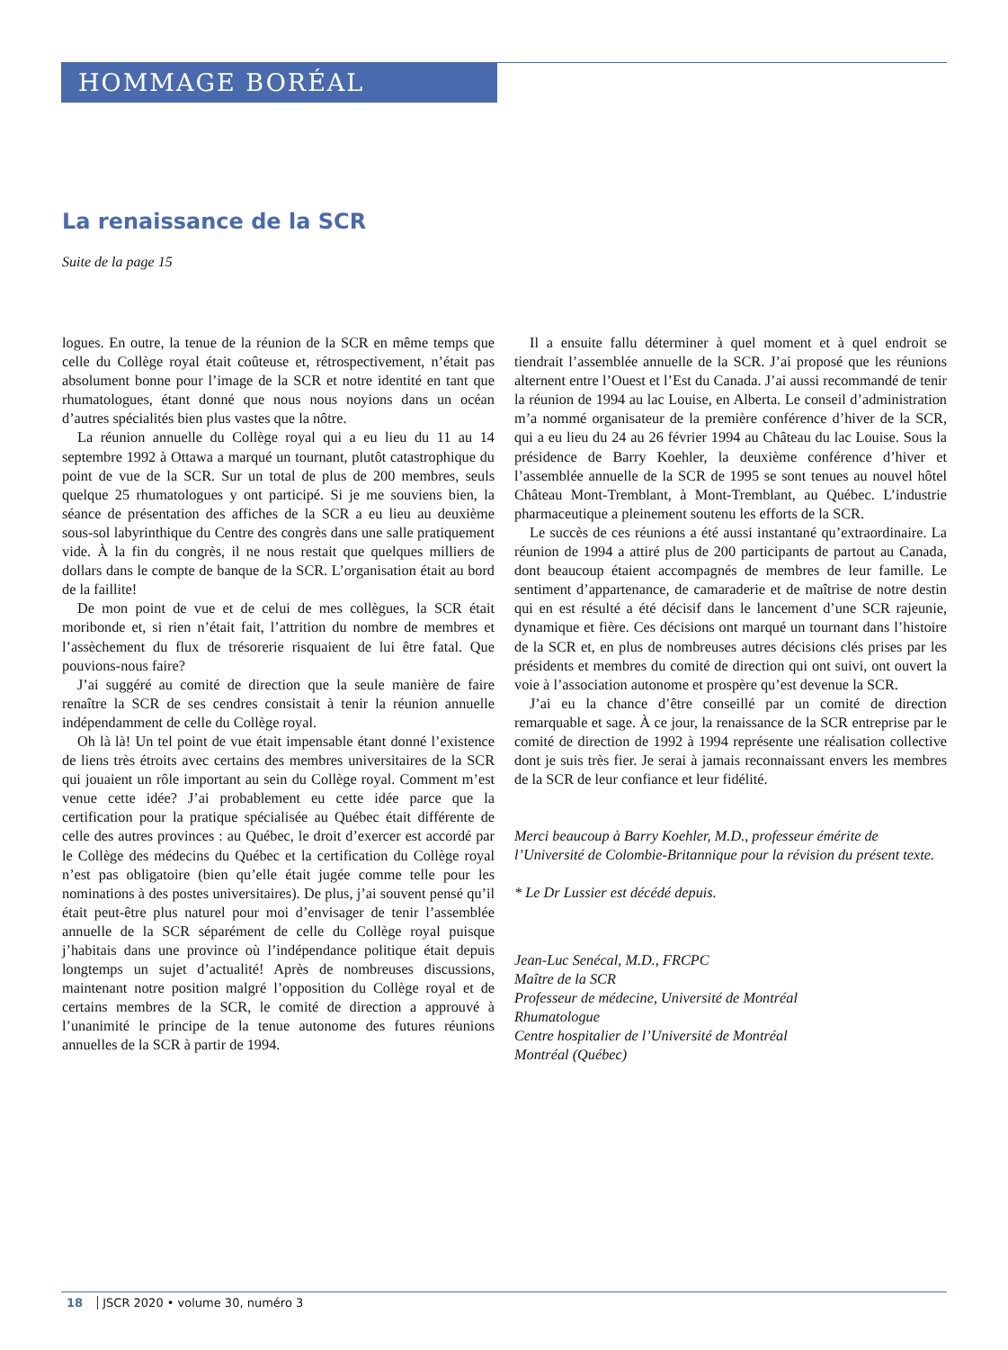HOMMAGE BORÉAL
La renaissance de la SCR
Suite de la page 15
logues. En outre, la tenue de la réunion de la SCR en même temps que celle du Collège royal était coûteuse et, rétrospectivement, n’était pas absolument bonne pour l’image de la SCR et notre identité en tant que rhumatologues, étant donné que nous nous noyions dans un océan d’autres spécialités bien plus vastes que la nôtre.
La réunion annuelle du Collège royal qui a eu lieu du 11 au 14 septembre 1992 à Ottawa a marqué un tournant, plutôt catastrophique du point de vue de la SCR. Sur un total de plus de 200 membres, seuls quelque 25 rhumatologues y ont participé. Si je me souviens bien, la séance de présentation des affiches de la SCR a eu lieu au deuxième sous-sol labyrinthique du Centre des congrès dans une salle pratiquement vide. À la fin du congrès, il ne nous restait que quelques milliers de dollars dans le compte de banque de la SCR. L’organisation était au bord de la faillite!
De mon point de vue et de celui de mes collègues, la SCR était moribonde et, si rien n’était fait, l’attrition du nombre de membres et l’assèchement du flux de trésorerie risquaient de lui être fatal. Que pouvions-nous faire?
J’ai suggéré au comité de direction que la seule manière de faire renaître la SCR de ses cendres consistait à tenir la réunion annuelle indépendamment de celle du Collège royal.
Oh là là! Un tel point de vue était impensable étant donné l’existence de liens très étroits avec certains des membres universitaires de la SCR qui jouaient un rôle important au sein du Collège royal. Comment m’est venue cette idée? J’ai probablement eu cette idée parce que la certification pour la pratique spécialisée au Québec était différente de celle des autres provinces : au Québec, le droit d’exercer est accordé par le Collège des médecins du Québec et la certification du Collège royal n’est pas obligatoire (bien qu’elle était jugée comme telle pour les nominations à des postes universitaires). De plus, j’ai souvent pensé qu’il était peut-être plus naturel pour moi d’envisager de tenir l’assemblée annuelle de la SCR séparément de celle du Collège royal puisque j’habitais dans une province où l’indépendance politique était depuis longtemps un sujet d’actualité! Après de nombreuses discussions, maintenant notre position malgré l’opposition du Collège royal et de certains membres de la SCR, le comité de direction a approuvé à l’unanimité le principe de la tenue autonome des futures réunions annuelles de la SCR à partir de 1994.
Il a ensuite fallu déterminer à quel moment et à quel endroit se tiendrait l’assemblée annuelle de la SCR. J’ai proposé que les réunions alternent entre l’Ouest et l’Est du Canada. J’ai aussi recommandé de tenir la réunion de 1994 au lac Louise, en Alberta. Le conseil d’administration m’a nommé organisateur de la première conférence d’hiver de la SCR, qui a eu lieu du 24 au 26 février 1994 au Château du lac Louise. Sous la présidence de Barry Koehler, la deuxième conférence d’hiver et l’assemblée annuelle de la SCR de 1995 se sont tenues au nouvel hôtel Château Mont-Tremblant, à Mont-Tremblant, au Québec. L’industrie pharmaceutique a pleinement soutenu les efforts de la SCR.
Le succès de ces réunions a été aussi instantané qu’extraordinaire. La réunion de 1994 a attiré plus de 200 participants de partout au Canada, dont beaucoup étaient accompagnés de membres de leur famille. Le sentiment d’appartenance, de camaraderie et de maîtrise de notre destin qui en est résulté a été décisif dans le lancement d’une SCR rajeunie, dynamique et fière. Ces décisions ont marqué un tournant dans l’histoire de la SCR et, en plus de nombreuses autres décisions clés prises par les présidents et membres du comité de direction qui ont suivi, ont ouvert la voie à l’association autonome et prospère qu’est devenue la SCR.
J’ai eu la chance d’être conseillé par un comité de direction remarquable et sage. À ce jour, la renaissance de la SCR entreprise par le comité de direction de 1992 à 1994 représente une réalisation collective dont je suis très fier. Je serai à jamais reconnaissant envers les membres de la SCR de leur confiance et leur fidélité.
Merci beaucoup à Barry Koehler, M.D., professeur émérite de l’Université de Colombie-Britannique pour la révision du présent texte.
* Le Dr Lussier est décédé depuis.
Jean-Luc Senécal, M.D., FRCPC
Maître de la SCR
Professeur de médecine, Université de Montréal
Rhumatologue
Centre hospitalier de l’Université de Montréal
Montréal (Québec)
18 JSCR 2020 • volume 30, numéro 3